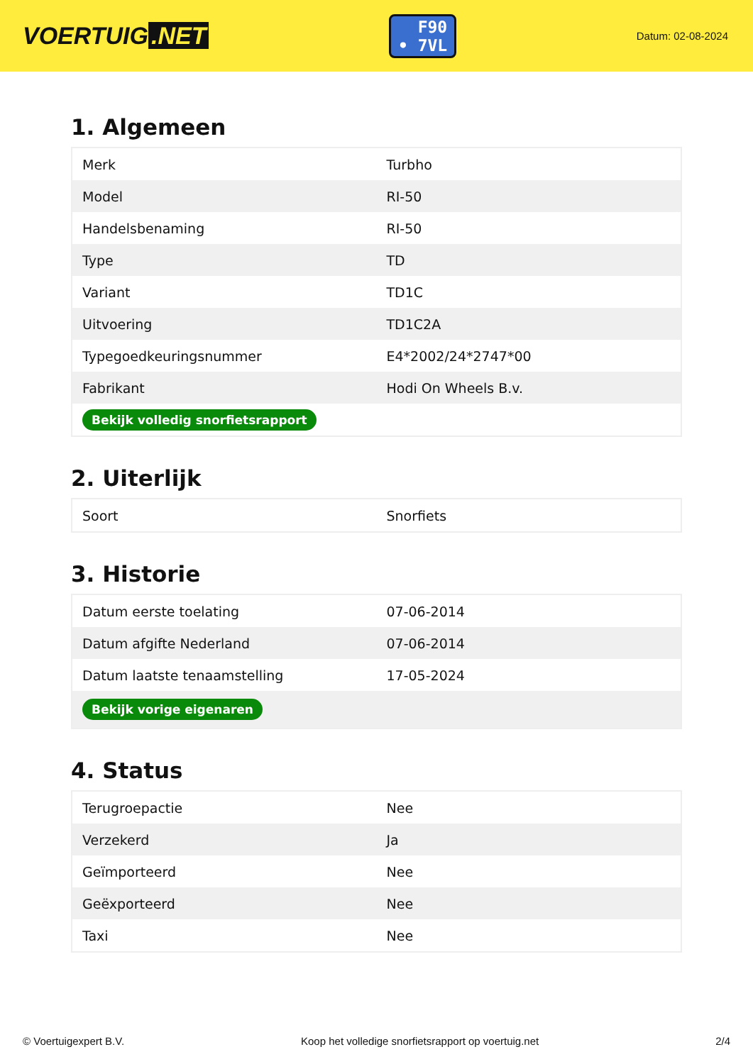VOERTUIG.NET
F90
• 7VL
Datum: 02-08-2024
1. Algemeen
| Merk | Turbho |
| Model | RI-50 |
| Handelsbenaming | RI-50 |
| Type | TD |
| Variant | TD1C |
| Uitvoering | TD1C2A |
| Typegoedkeuringsnummer | E4*2002/24*2747*00 |
| Fabrikant | Hodi On Wheels B.v. |
| Bekijk volledig snorfietsrapport | |
2. Uiterlijk
| Soort | Snorfiets |
3. Historie
| Datum eerste toelating | 07-06-2014 |
| Datum afgifte Nederland | 07-06-2014 |
| Datum laatste tenaamstelling | 17-05-2024 |
| Bekijk vorige eigenaren | |
4. Status
| Terugroepactie | Nee |
| Verzekerd | Ja |
| Geïmporteerd | Nee |
| Geëxporteerd | Nee |
| Taxi | Nee |
© Voertuigexpert B.V. Koop het volledige snorfietsrapport op voertuig.net 2/4